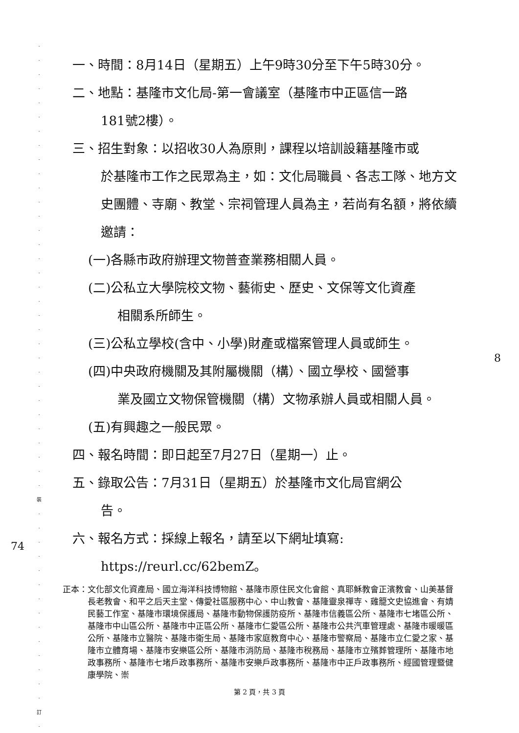·
·
·
·
·
·
·
·
·
·
·
·
·
·
·
·
·
·
·
·
·
·
·
·
·
·
·
·
·
·
·
·
裝
·
·
·
·
·
·
·
·
·
·
·
·
·
·
訂
·
一、時間：8月14日（星期五）上午9時30分至下午5時30分。
二、地點：基隆市文化局-第一會議室（基隆市中正區信一路
181號2樓）。
三、招生對象：以招收30人為原則，課程以培訓設籍基隆市或
於基隆市工作之民眾為主，如：文化局職員、各志工隊、地方文史團體、寺廟、教堂、宗祠管理人員為主，若尚有名額，將依續邀請：
(一)各縣市政府辦理文物普查業務相關人員。
(二)公私立大學院校文物、藝術史、歷史、文保等文化資產
相關系所師生。
(三)公私立學校(含中、小學)財產或檔案管理人員或師生。
(四)中央政府機關及其附屬機關（構）、國立學校、國營事
業及國立文物保管機關（構）文物承辦人員或相關人員。
(五)有興趣之一般民眾。
四、報名時間：即日起至7月27日（星期一）止。
五、錄取公告：7月31日（星期五）於基隆市文化局官網公
告。
六、報名方式：採線上報名，請至以下網址填寫:
https://reurl.cc/62bemZ。
正本： 文化部文化資產局、國立海洋科技博物館、基隆市原住民文化會館、真耶穌教會正濱教會、山美基督長老教會、和平之后天主堂、傳愛社區服務中心、中山教會、基隆靈泉禪寺、雞籠文史協進會、有婧民藝工作室、基隆市環境保護局、基隆市動物保護防疫所、基隆市信義區公所、基隆市七堵區公所、基隆市中山區公所、基隆市中正區公所、基隆市仁愛區公所、基隆市公共汽車管理處、基隆市暖暖區公所、基隆市立醫院、基隆市衛生局、基隆市家庭教育中心、基隆市警察局、基隆市立仁愛之家、基隆市立體育場、基隆市安樂區公所、基隆市消防局、基隆市稅務局、基隆市立殯葬管理所、基隆市地政事務所、基隆市七堵戶政事務所、基隆市安樂戶政事務所、基隆市中正戶政事務所、經國管理暨健康學院、崇
8
74
第 2 頁，共 3 頁